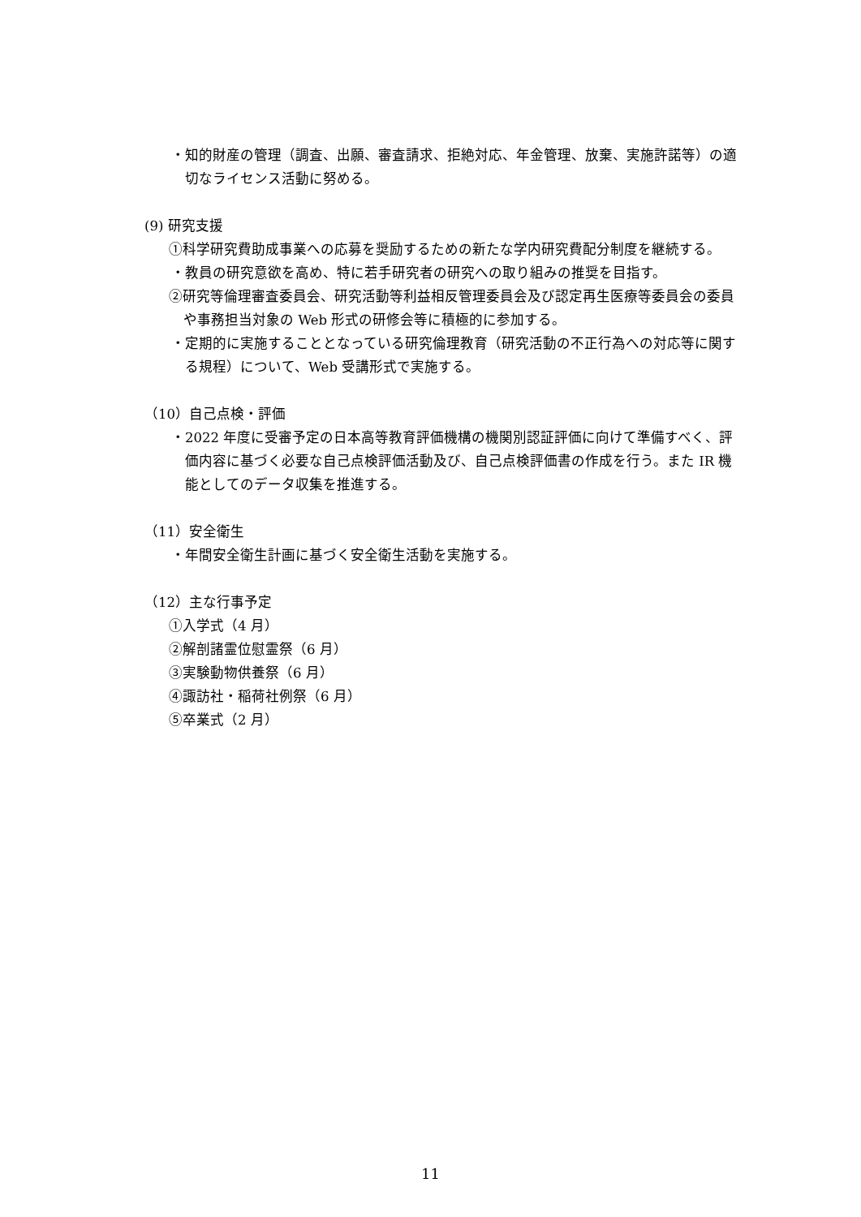・知的財産の管理（調査、出願、審査請求、拒絶対応、年金管理、放棄、実施許諾等）の適切なライセンス活動に努める。
(9) 研究支援
①科学研究費助成事業への応募を奨励するための新たな学内研究費配分制度を継続する。
・教員の研究意欲を高め、特に若手研究者の研究への取り組みの推奨を目指す。
②研究等倫理審査委員会、研究活動等利益相反管理委員会及び認定再生医療等委員会の委員や事務担当対象の Web 形式の研修会等に積極的に参加する。
・定期的に実施することとなっている研究倫理教育（研究活動の不正行為への対応等に関する規程）について、Web 受講形式で実施する。
（10）自己点検・評価
・2022 年度に受審予定の日本高等教育評価機構の機関別認証評価に向けて準備すべく、評価内容に基づく必要な自己点検評価活動及び、自己点検評価書の作成を行う。また IR 機能としてのデータ収集を推進する。
（11）安全衛生
・年間安全衛生計画に基づく安全衛生活動を実施する。
（12）主な行事予定
①入学式（4 月）
②解剖諸霊位慰霊祭（6 月）
③実験動物供養祭（6 月）
④諏訪社・稲荷社例祭（6 月）
⑤卒業式（2 月）
11